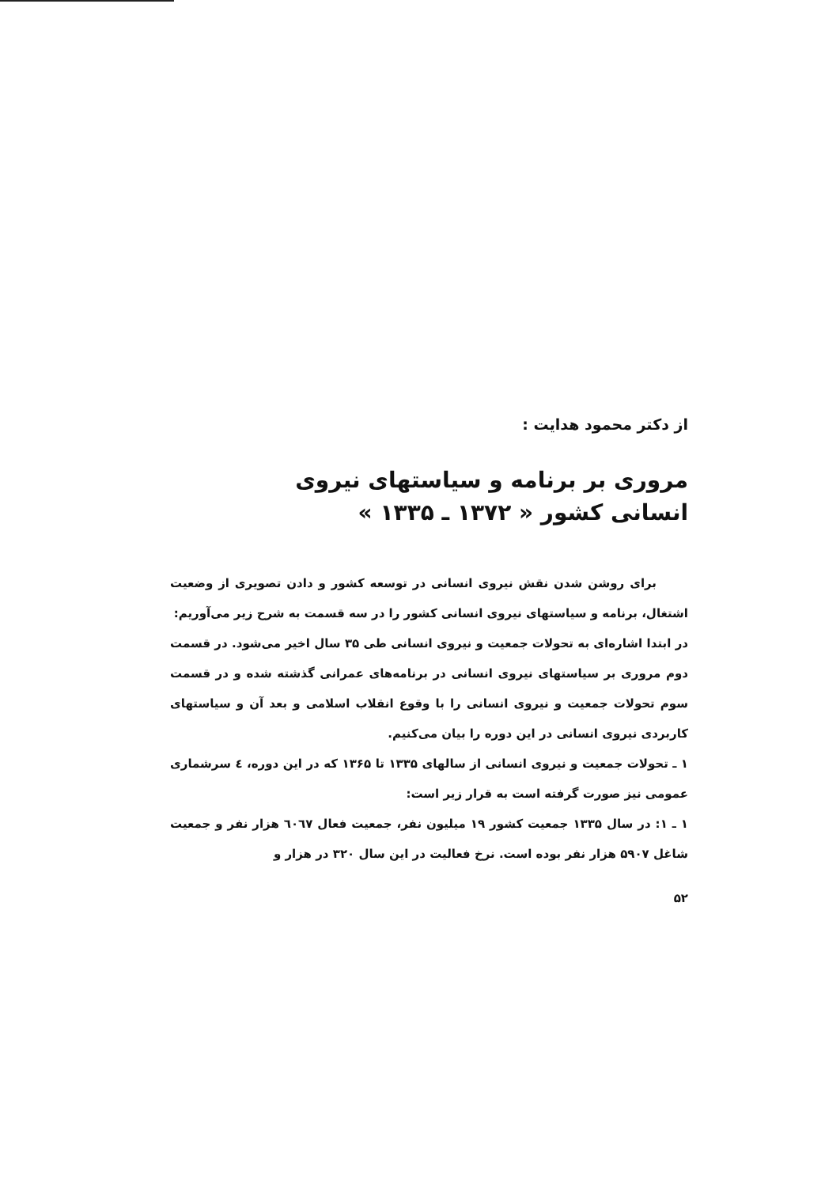از دکتر محمود هدایت :
مروری بر برنامه و سیاستهای نیروی
انسانی کشور « ۱۳۷۲ ـ ۱۳۳۵ »
برای روشن شدن نقش نیروی انسانی در توسعه کشور و دادن تصویری از وضعیت اشتغال، برنامه و سیاستهای نیروی انسانی کشور را در سه قسمت به شرح زیر می‌آوریم:
در ابتدا اشاره‌ای به تحولات جمعیت و نیروی انسانی طی ۳۵ سال اخیر می‌شود. در قسمت دوم مروری بر سیاستهای نیروی انسانی در برنامه‌های عمرانی گذشته شده و در قسمت سوم تحولات جمعیت و نیروی انسانی را با وقوع انقلاب اسلامی و بعد آن و سیاستهای کاربردی نیروی انسانی در این دوره را بیان می‌کنیم.
۱ ـ تحولات جمعیت و نیروی انسانی از سالهای ۱۳۳۵ تا ۱۳۶۵ که در این دوره، ٤ سرشماری عمومی نیز صورت گرفته است به قرار زیر است:
۱ ـ ۱: در سال ۱۳۳۵ جمعیت کشور ۱۹ میلیون نفر، جمعیت فعال ٦۰٦۷ هزار نفر و جمعیت شاغل ۵۹۰۷ هزار نفر بوده است. نرخ فعالیت در این سال ۳۲۰ در هزار و
۵۲